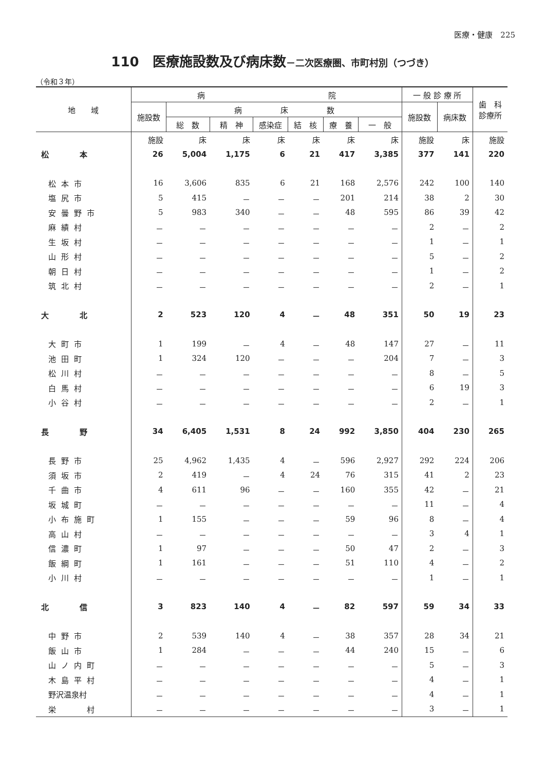医療・健康　225
110　医療施設数及び病床数－二次医療圏、市町村別（つづき）
（令和３年）
| 地 域 | 病 院 | | | | | | | 一 般 診 療 所 | | 歯 科 診療所 |
| --- | --- | --- | --- | --- | --- | --- | --- | --- | --- | --- |
| | 施設数 | 病 床 数 | | | | | | 施設数 | 病床数 | |
| | | 総 数 | 精 神 | 感染症 | 結 核 | 療 養 | 一 般 | | | |
| | 施設 | 床 | 床 | 床 | 床 | 床 | 床 | 施設 | 床 | 施設 |
| 松 本 | 26 | 5,004 | 1,175 | 6 | 21 | 417 | 3,385 | 377 | 141 | 220 |
| 松本市 | 16 | 3,606 | 835 | 6 | 21 | 168 | 2,576 | 242 | 100 | 140 |
| 塩尻市 | 5 | 415 | － | － | － | 201 | 214 | 38 | 2 | 30 |
| 安曇野市 | 5 | 983 | 340 | － | － | 48 | 595 | 86 | 39 | 42 |
| 麻績村 | － | － | － | － | － | － | － | 2 | － | 2 |
| 生坂村 | － | － | － | － | － | － | － | 1 | － | 1 |
| 山形村 | － | － | － | － | － | － | － | 5 | － | 2 |
| 朝日村 | － | － | － | － | － | － | － | 1 | － | 2 |
| 筑北村 | － | － | － | － | － | － | － | 2 | － | 1 |
| 大 北 | 2 | 523 | 120 | 4 | － | 48 | 351 | 50 | 19 | 23 |
| 大町市 | 1 | 199 | － | 4 | － | 48 | 147 | 27 | － | 11 |
| 池田町 | 1 | 324 | 120 | － | － | － | 204 | 7 | － | 3 |
| 松川村 | － | － | － | － | － | － | － | 8 | － | 5 |
| 白馬村 | － | － | － | － | － | － | － | 6 | 19 | 3 |
| 小谷村 | － | － | － | － | － | － | － | 2 | － | 1 |
| 長 野 | 34 | 6,405 | 1,531 | 8 | 24 | 992 | 3,850 | 404 | 230 | 265 |
| 長野市 | 25 | 4,962 | 1,435 | 4 | － | 596 | 2,927 | 292 | 224 | 206 |
| 須坂市 | 2 | 419 | － | 4 | 24 | 76 | 315 | 41 | 2 | 23 |
| 千曲市 | 4 | 611 | 96 | － | － | 160 | 355 | 42 | － | 21 |
| 坂城町 | － | － | － | － | － | － | － | 11 | － | 4 |
| 小布施町 | 1 | 155 | － | － | － | 59 | 96 | 8 | － | 4 |
| 高山村 | － | － | － | － | － | － | － | 3 | 4 | 1 |
| 信濃町 | 1 | 97 | － | － | － | 50 | 47 | 2 | － | 3 |
| 飯綱町 | 1 | 161 | － | － | － | 51 | 110 | 4 | － | 2 |
| 小川村 | － | － | － | － | － | － | － | 1 | － | 1 |
| 北 信 | 3 | 823 | 140 | 4 | － | 82 | 597 | 59 | 34 | 33 |
| 中野市 | 2 | 539 | 140 | 4 | － | 38 | 357 | 28 | 34 | 21 |
| 飯山市 | 1 | 284 | － | － | － | 44 | 240 | 15 | － | 6 |
| 山ノ内町 | － | － | － | － | － | － | － | 5 | － | 3 |
| 木島平村 | － | － | － | － | － | － | － | 4 | － | 1 |
| 野沢温泉村 | － | － | － | － | － | － | － | 4 | － | 1 |
| 栄 村 | － | － | － | － | － | － | － | 3 | － | 1 |